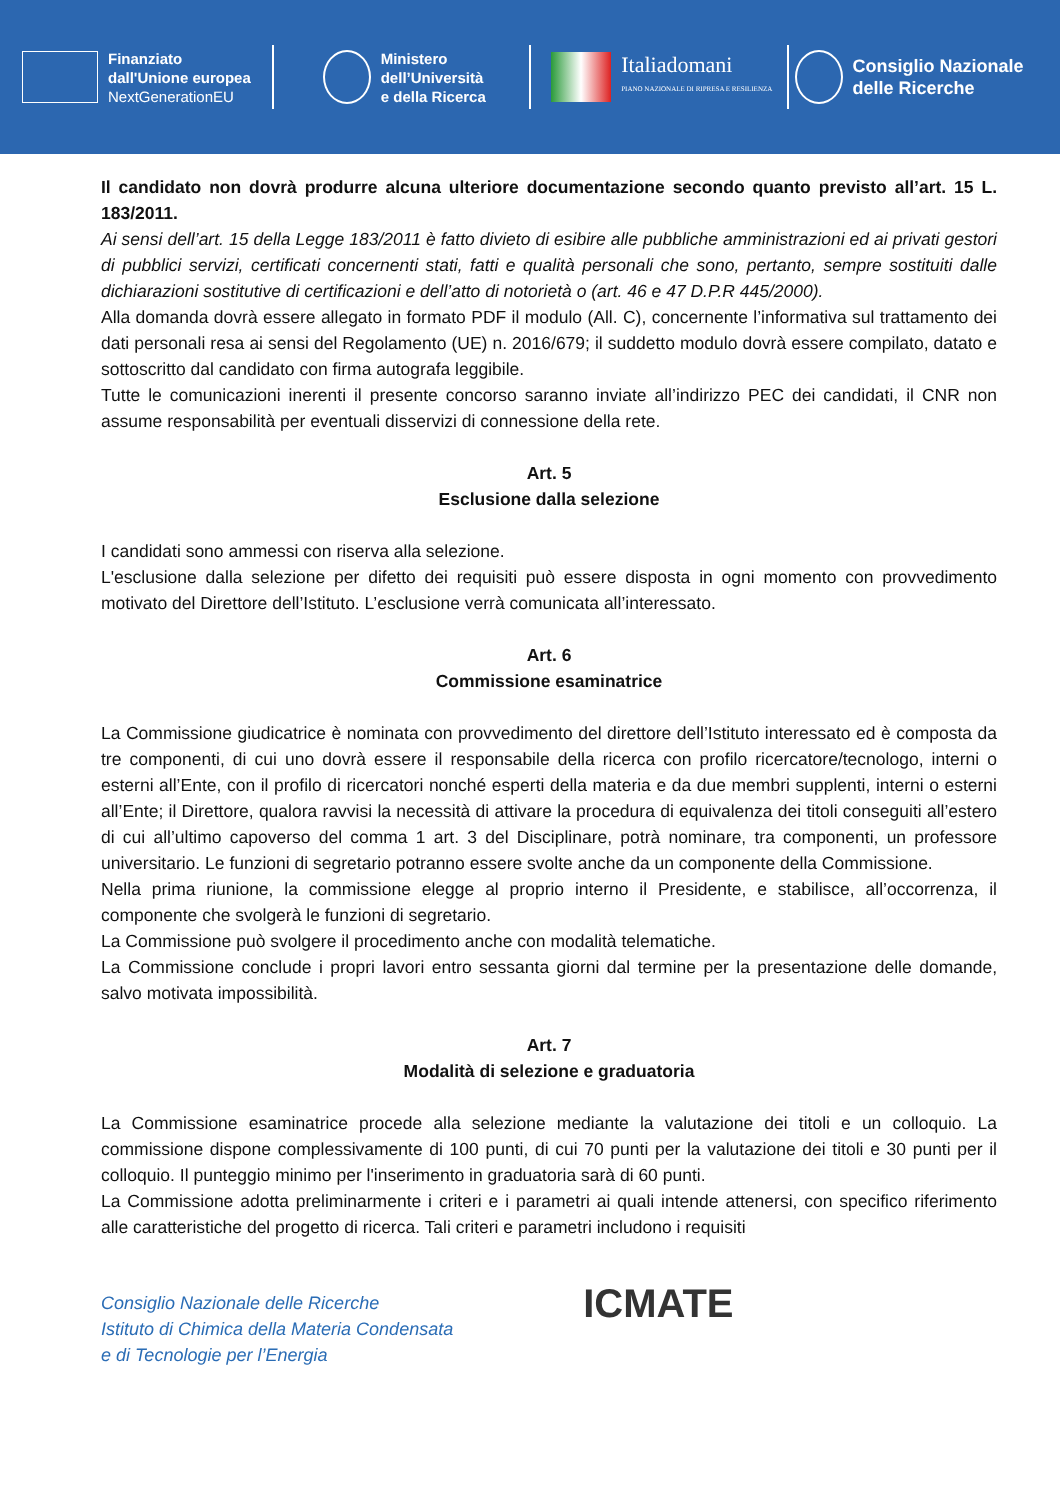Finanziato
dall'Unione europea
NextGenerationEU
Ministero
dell’Università
e della Ricerca
Italiadomani
PIANO NAZIONALE DI RIPRESA E RESILIENZA
Consiglio Nazionale
delle Ricerche
Il candidato non dovrà produrre alcuna ulteriore documentazione secondo quanto previsto all’art. 15 L. 183/2011.
Ai sensi dell’art. 15 della Legge 183/2011 è fatto divieto di esibire alle pubbliche amministrazioni ed ai privati gestori di pubblici servizi, certificati concernenti stati, fatti e qualità personali che sono, pertanto, sempre sostituiti dalle dichiarazioni sostitutive di certificazioni e dell’atto di notorietà o (art. 46 e 47 D.P.R 445/2000).
Alla domanda dovrà essere allegato in formato PDF il modulo (All. C), concernente l’informativa sul trattamento dei dati personali resa ai sensi del Regolamento (UE) n. 2016/679; il suddetto modulo dovrà essere compilato, datato e sottoscritto dal candidato con firma autografa leggibile.
Tutte le comunicazioni inerenti il presente concorso saranno inviate all’indirizzo PEC dei candidati, il CNR non assume responsabilità per eventuali disservizi di connessione della rete.
Art. 5
Esclusione dalla selezione
I candidati sono ammessi con riserva alla selezione.
L'esclusione dalla selezione per difetto dei requisiti può essere disposta in ogni momento con provvedimento motivato del Direttore dell’Istituto. L’esclusione verrà comunicata all’interessato.
Art. 6
Commissione esaminatrice
La Commissione giudicatrice è nominata con provvedimento del direttore dell’Istituto interessato ed è composta da tre componenti, di cui uno dovrà essere il responsabile della ricerca con profilo ricercatore/tecnologo, interni o esterni all’Ente, con il profilo di ricercatori nonché esperti della materia e da due membri supplenti, interni o esterni all’Ente; il Direttore, qualora ravvisi la necessità di attivare la procedura di equivalenza dei titoli conseguiti all’estero di cui all’ultimo capoverso del comma 1 art. 3 del Disciplinare, potrà nominare, tra componenti, un professore universitario. Le funzioni di segretario potranno essere svolte anche da un componente della Commissione.
Nella prima riunione, la commissione elegge al proprio interno il Presidente, e stabilisce, all’occorrenza, il componente che svolgerà le funzioni di segretario.
La Commissione può svolgere il procedimento anche con modalità telematiche.
La Commissione conclude i propri lavori entro sessanta giorni dal termine per la presentazione delle domande, salvo motivata impossibilità.
Art. 7
Modalità di selezione e graduatoria
La Commissione esaminatrice procede alla selezione mediante la valutazione dei titoli e un colloquio. La commissione dispone complessivamente di 100 punti, di cui 70 punti per la valutazione dei titoli e 30 punti per il colloquio. Il punteggio minimo per l'inserimento in graduatoria sarà di 60 punti.
La Commissione adotta preliminarmente i criteri e i parametri ai quali intende attenersi, con specifico riferimento alle caratteristiche del progetto di ricerca. Tali criteri e parametri includono i requisiti
Consiglio Nazionale delle Ricerche
Istituto di Chimica della Materia Condensata
e di Tecnologie per l’Energia
ICMATE